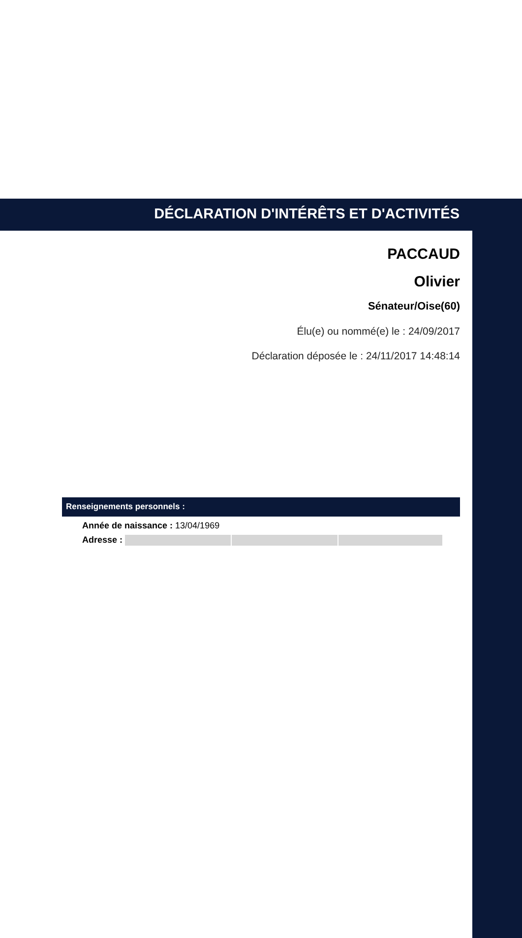DÉCLARATION D'INTÉRÊTS ET D'ACTIVITÉS
PACCAUD
Olivier
Sénateur/Oise(60)
Élu(e) ou nommé(e) le : 24/09/2017
Déclaration déposée le : 24/11/2017 14:48:14
Renseignements personnels :
Année de naissance : 13/04/1969
Adresse :